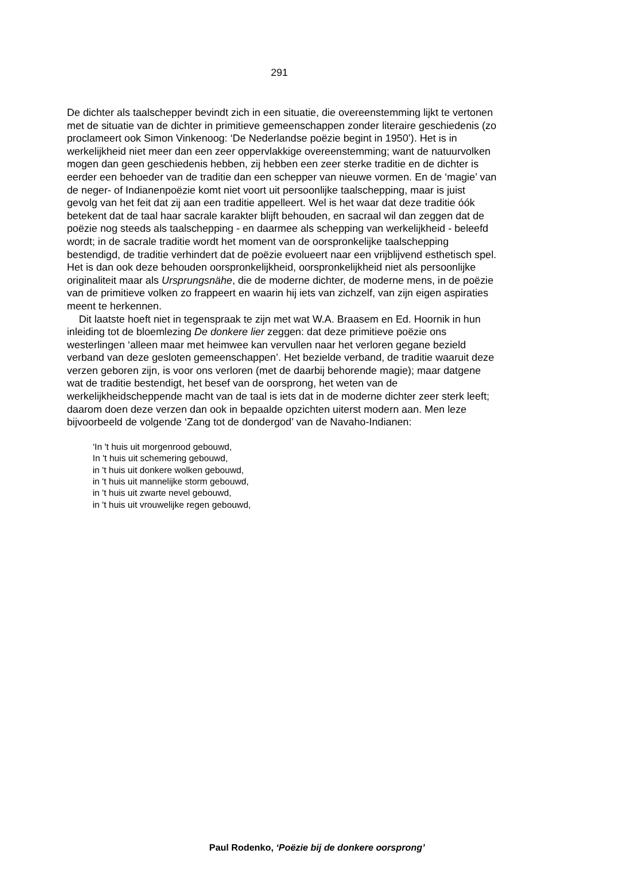291
De dichter als taalschepper bevindt zich in een situatie, die overeenstemming lijkt te vertonen met de situatie van de dichter in primitieve gemeenschappen zonder literaire geschiedenis (zo proclameert ook Simon Vinkenoog: ‘De Nederlandse poëzie begint in 1950’). Het is in werkelijkheid niet meer dan een zeer oppervlakkige overeenstemming; want de natuurvolken mogen dan geen geschiedenis hebben, zij hebben een zeer sterke traditie en de dichter is eerder een behoeder van de traditie dan een schepper van nieuwe vormen. En de ‘magie’ van de neger- of Indianenpoëzie komt niet voort uit persoonlijke taalschepping, maar is juist gevolg van het feit dat zij aan een traditie appelleert. Wel is het waar dat deze traditie óók betekent dat de taal haar sacrale karakter blijft behouden, en sacraal wil dan zeggen dat de poëzie nog steeds als taalschepping - en daarmee als schepping van werkelijkheid - beleefd wordt; in de sacrale traditie wordt het moment van de oorspronkelijke taalschepping bestendigd, de traditie verhindert dat de poëzie evolueert naar een vrijblijvend esthetisch spel. Het is dan ook deze behouden oorspronkelijkheid, oorspronkelijkheid niet als persoonlijke originaliteit maar als Ursprungsnähe, die de moderne dichter, de moderne mens, in de poëzie van de primitieve volken zo frappeert en waarin hij iets van zichzelf, van zijn eigen aspiraties meent te herkennen.
Dit laatste hoeft niet in tegenspraak te zijn met wat W.A. Braasem en Ed. Hoornik in hun inleiding tot de bloemlezing De donkere lier zeggen: dat deze primitieve poëzie ons westerlingen ‘alleen maar met heimwee kan vervullen naar het verloren gegane bezield verband van deze gesloten gemeenschappen’. Het bezielde verband, de traditie waaruit deze verzen geboren zijn, is voor ons verloren (met de daarbij behorende magie); maar datgene wat de traditie bestendigt, het besef van de oorsprong, het weten van de werkelijkheidscheppende macht van de taal is iets dat in de moderne dichter zeer sterk leeft; daarom doen deze verzen dan ook in bepaalde opzichten uiterst modern aan. Men leze bijvoorbeeld de volgende ‘Zang tot de dondergod’ van de Navaho-Indianen:
‘In 't huis uit morgenrood gebouwd,
In 't huis uit schemering gebouwd,
in 't huis uit donkere wolken gebouwd,
in 't huis uit mannelijke storm gebouwd,
in 't huis uit zwarte nevel gebouwd,
in 't huis uit vrouwelijke regen gebouwd,
Paul Rodenko, ‘Poëzie bij de donkere oorsprong’